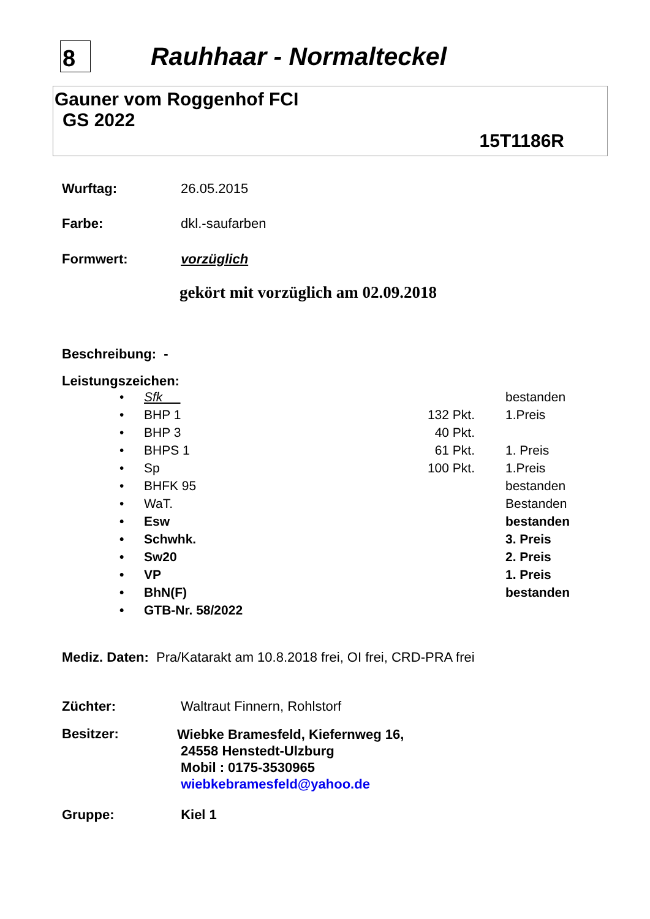8
Rauhhaar - Normalteckel
Gauner vom Roggenhof FCI
GS 2022
15T1186R
Wurftag: 26.05.2015
Farbe: dkl.-saufarben
Formwert: vorzüglich
gekört mit vorzüglich am 02.09.2018
Beschreibung: -
Leistungszeichen:
• Sfk bestanden
• BHP 1 132 Pkt. 1.Preis
• BHP 3 40 Pkt.
• BHPS 1 61 Pkt. 1. Preis
• Sp 100 Pkt. 1.Preis
• BHFK 95 bestanden
• WaT. Bestanden
• Esw bestanden
• Schwhk. 3. Preis
• Sw20 2. Preis
• VP 1. Preis
• BhN(F) bestanden
• GTB-Nr. 58/2022
Mediz. Daten: Pra/Katarakt am 10.8.2018 frei, OI frei, CRD-PRA frei
Züchter: Waltraut Finnern, Rohlstorf
Besitzer:
Wiebke Bramesfeld, Kiefernweg 16,
24558 Henstedt-Ulzburg
Mobil : 0175-3530965
wiebkebramesfeld@yahoo.de
Gruppe: Kiel 1